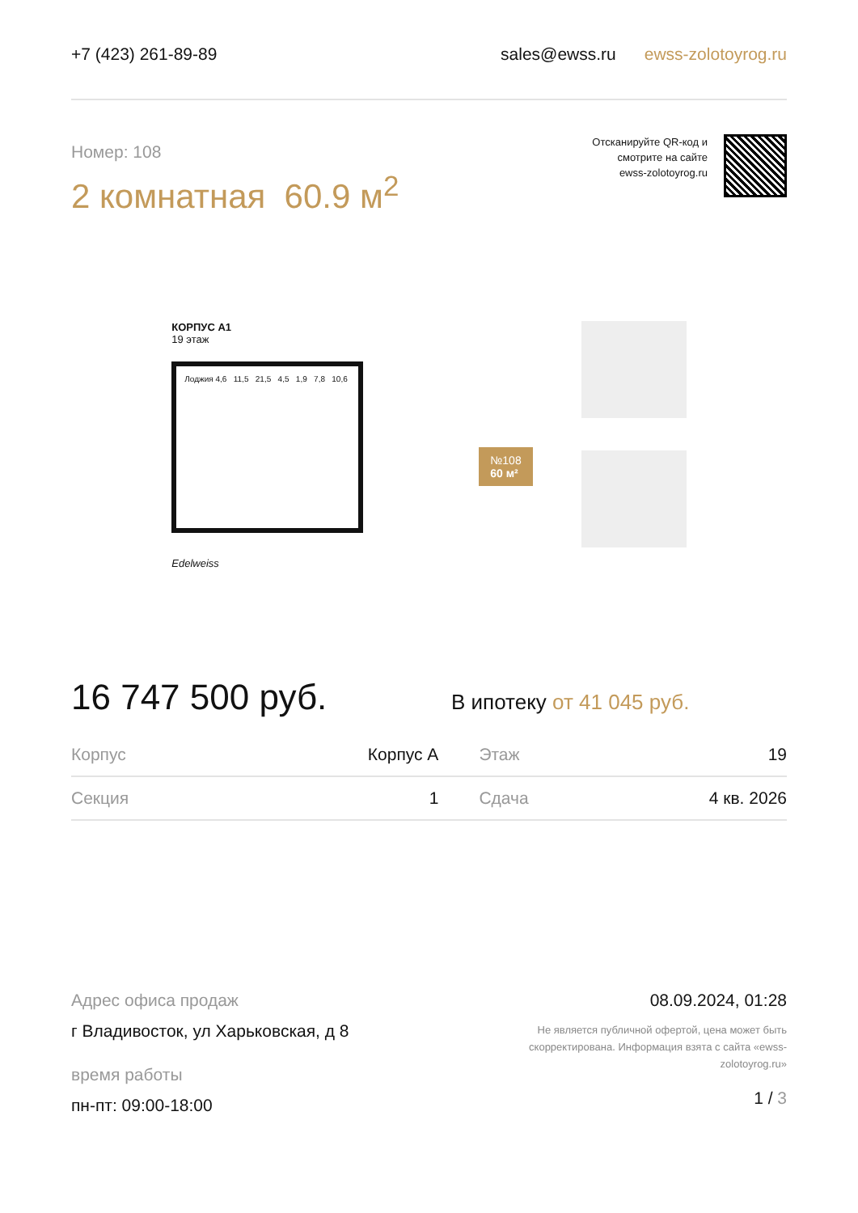+7 (423) 261-89-89 sales@ewss.ru ewss-zolotoyrog.ru
Номер: 108
2 комнатная 60.9 м<sup>2</sup>
Отсканируйте QR-код и
смотрите на сайте
ewss-zolotoyrog.ru
КОРПУС А1
19 этаж
Лоджия 4,6 11,5 21,5 4,5 1,9 7,8 10,6
Edelweiss
№108
60 м²
16 747 500 руб. В ипотеку от 41 045 руб.
| Корпус | Корпус А | Этаж | 19 |
| Секция | 1 | Сдача | 4 кв. 2026 |
Адрес офиса продаж
г Владивосток, ул Харьковская, д 8
время работы
пн-пт: 09:00-18:00
08.09.2024, 01:28
Не является публичной офертой, цена может быть скорректирована. Информация взята с сайта «ewss-zolotoyrog.ru»
1 / 3